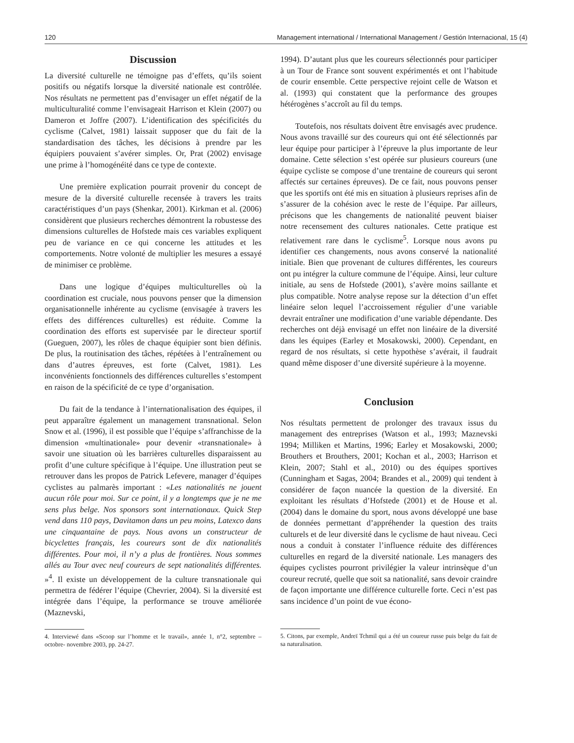120 Management international / International Management / Gestión Internacional, 15 (4)
Discussion
La diversité culturelle ne témoigne pas d’effets, qu’ils soient positifs ou négatifs lorsque la diversité nationale est contrôlée. Nos résultats ne permettent pas d’envisager un effet négatif de la multiculturalité comme l’envisageait Harrison et Klein (2007) ou Dameron et Joffre (2007). L’identification des spécificités du cyclisme (Calvet, 1981) laissait supposer que du fait de la standardisation des tâches, les décisions à prendre par les équipiers pouvaient s’avérer simples. Or, Prat (2002) envisage une prime à l’homogénéité dans ce type de contexte.
Une première explication pourrait provenir du concept de mesure de la diversité culturelle recensée à travers les traits caractéristiques d’un pays (Shenkar, 2001). Kirkman et al. (2006) considèrent que plusieurs recherches démontrent la robustesse des dimensions culturelles de Hofstede mais ces variables expliquent peu de variance en ce qui concerne les attitudes et les comportements. Notre volonté de multiplier les mesures a essayé de minimiser ce problème.
Dans une logique d’équipes multiculturelles où la coordination est cruciale, nous pouvons penser que la dimension organisationnelle inhérente au cyclisme (envisagée à travers les effets des différences culturelles) est réduite. Comme la coordination des efforts est supervisée par le directeur sportif (Gueguen, 2007), les rôles de chaque équipier sont bien définis. De plus, la routinisation des tâches, répétées à l’entraînement ou dans d’autres épreuves, est forte (Calvet, 1981). Les inconvénients fonctionnels des différences culturelles s’estompent en raison de la spécificité de ce type d’organisation.
Du fait de la tendance à l’internationalisation des équipes, il peut apparaître également un management transnational. Selon Snow et al. (1996), il est possible que l’équipe s’affranchisse de la dimension «multinationale» pour devenir «transnationale» à savoir une situation où les barrières culturelles disparaissent au profit d’une culture spécifique à l’équipe. Une illustration peut se retrouver dans les propos de Patrick Lefevere, manager d’équipes cyclistes au palmarès important : «Les nationalités ne jouent aucun rôle pour moi. Sur ce point, il y a longtemps que je ne me sens plus belge. Nos sponsors sont internationaux. Quick Step vend dans 110 pays, Davitamon dans un peu moins, Latexco dans une cinquantaine de pays. Nous avons un constructeur de bicyclettes français, les coureurs sont de dix nationalités différentes. Pour moi, il n’y a plus de frontières. Nous sommes allés au Tour avec neuf coureurs de sept nationalités différentes. »<sup>4</sup>. Il existe un développement de la culture transnationale qui permettra de fédérer l’équipe (Chevrier, 2004). Si la diversité est intégrée dans l’équipe, la performance se trouve améliorée (Maznevski,
4. Interviewé dans «Scoop sur l’homme et le travail», année 1, n°2, septembre – octobre- novembre 2003, pp. 24-27.
1994). D’autant plus que les coureurs sélectionnés pour participer à un Tour de France sont souvent expérimentés et ont l’habitude de courir ensemble. Cette perspective rejoint celle de Watson et al. (1993) qui constatent que la performance des groupes hétérogènes s’accroît au fil du temps.
Toutefois, nos résultats doivent être envisagés avec prudence. Nous avons travaillé sur des coureurs qui ont été sélectionnés par leur équipe pour participer à l’épreuve la plus importante de leur domaine. Cette sélection s’est opérée sur plusieurs coureurs (une équipe cycliste se compose d’une trentaine de coureurs qui seront affectés sur certaines épreuves). De ce fait, nous pouvons penser que les sportifs ont été mis en situation à plusieurs reprises afin de s’assurer de la cohésion avec le reste de l’équipe. Par ailleurs, précisons que les changements de nationalité peuvent biaiser notre recensement des cultures nationales. Cette pratique est relativement rare dans le cyclisme<sup>5</sup>. Lorsque nous avons pu identifier ces changements, nous avons conservé la nationalité initiale. Bien que provenant de cultures différentes, les coureurs ont pu intégrer la culture commune de l’équipe. Ainsi, leur culture initiale, au sens de Hofstede (2001), s’avère moins saillante et plus compatible. Notre analyse repose sur la détection d’un effet linéaire selon lequel l’accroissement régulier d’une variable devrait entraîner une modification d’une variable dépendante. Des recherches ont déjà envisagé un effet non linéaire de la diversité dans les équipes (Earley et Mosakowski, 2000). Cependant, en regard de nos résultats, si cette hypothèse s’avérait, il faudrait quand même disposer d’une diversité supérieure à la moyenne.
Conclusion
Nos résultats permettent de prolonger des travaux issus du management des entreprises (Watson et al., 1993; Maznevski 1994; Milliken et Martins, 1996; Earley et Mosakowski, 2000; Brouthers et Brouthers, 2001; Kochan et al., 2003; Harrison et Klein, 2007; Stahl et al., 2010) ou des équipes sportives (Cunningham et Sagas, 2004; Brandes et al., 2009) qui tendent à considérer de façon nuancée la question de la diversité. En exploitant les résultats d’Hofstede (2001) et de House et al. (2004) dans le domaine du sport, nous avons développé une base de données permettant d’appréhender la question des traits culturels et de leur diversité dans le cyclisme de haut niveau. Ceci nous a conduit à constater l’influence réduite des différences culturelles en regard de la diversité nationale. Les managers des équipes cyclistes pourront privilégier la valeur intrinsèque d’un coureur recruté, quelle que soit sa nationalité, sans devoir craindre de façon importante une différence culturelle forte. Ceci n’est pas sans incidence d’un point de vue écono-
5. Citons, par exemple, Andreï Tchmil qui a été un coureur russe puis belge du fait de sa naturalisation.